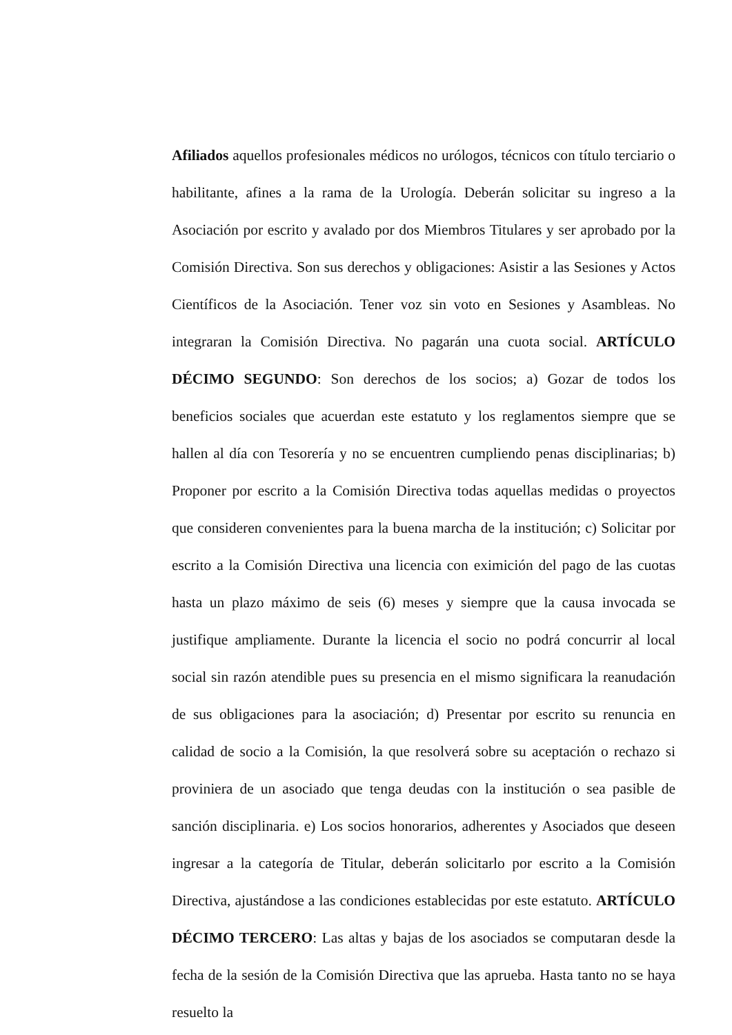Afiliados aquellos profesionales médicos no urólogos, técnicos con título terciario o habilitante, afines a la rama de la Urología. Deberán solicitar su ingreso a la Asociación por escrito y avalado por dos Miembros Titulares y ser aprobado por la Comisión Directiva. Son sus derechos y obligaciones: Asistir a las Sesiones y Actos Científicos de la Asociación. Tener voz sin voto en Sesiones y Asambleas. No integraran la Comisión Directiva. No pagarán una cuota social. ARTÍCULO DÉCIMO SEGUNDO: Son derechos de los socios; a) Gozar de todos los beneficios sociales que acuerdan este estatuto y los reglamentos siempre que se hallen al día con Tesorería y no se encuentren cumpliendo penas disciplinarias; b) Proponer por escrito a la Comisión Directiva todas aquellas medidas o proyectos que consideren convenientes para la buena marcha de la institución; c) Solicitar por escrito a la Comisión Directiva una licencia con eximición del pago de las cuotas hasta un plazo máximo de seis (6) meses y siempre que la causa invocada se justifique ampliamente. Durante la licencia el socio no podrá concurrir al local social sin razón atendible pues su presencia en el mismo significara la reanudación de sus obligaciones para la asociación; d) Presentar por escrito su renuncia en calidad de socio a la Comisión, la que resolverá sobre su aceptación o rechazo si proviniera de un asociado que tenga deudas con la institución o sea pasible de sanción disciplinaria. e) Los socios honorarios, adherentes y Asociados que deseen ingresar a la categoría de Titular, deberán solicitarlo por escrito a la Comisión Directiva, ajustándose a las condiciones establecidas por este estatuto. ARTÍCULO DÉCIMO TERCERO: Las altas y bajas de los asociados se computaran desde la fecha de la sesión de la Comisión Directiva que las aprueba. Hasta tanto no se haya resuelto la